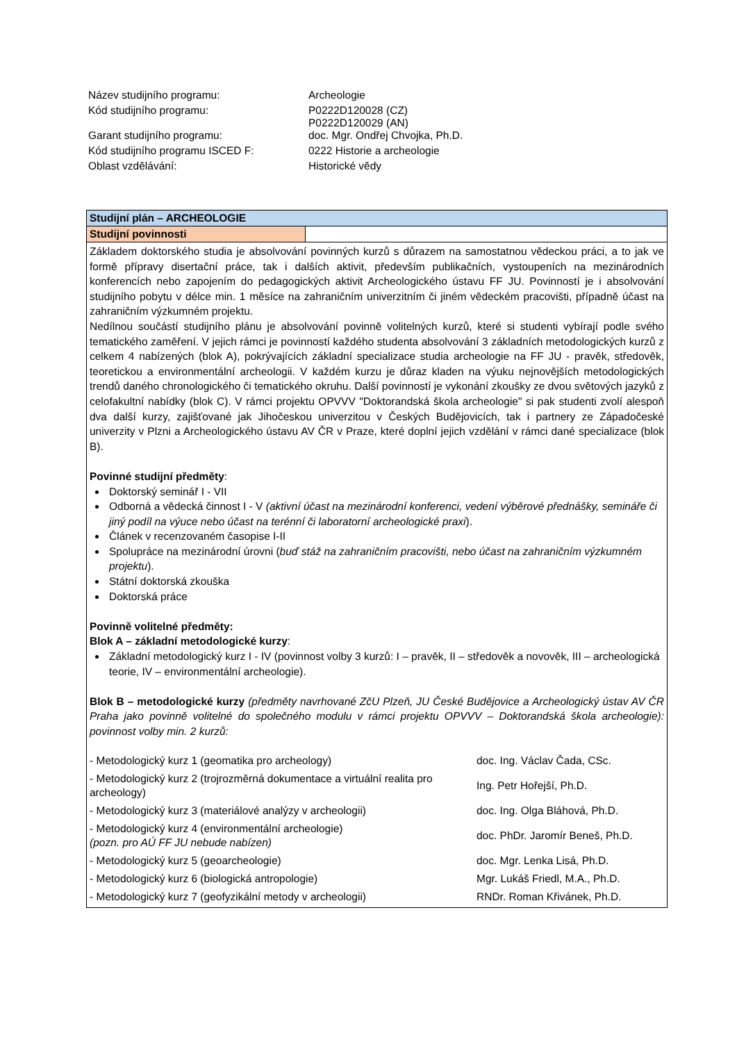| Název studijního programu: | Archeologie |
| Kód studijního programu: | P0222D120028 (CZ) P0222D120029 (AN) |
| Garant studijního programu: | doc. Mgr. Ondřej Chvojka, Ph.D. |
| Kód studijního programu ISCED F: | 0222 Historie a archeologie |
| Oblast vzdělávání: | Historické vědy |
Studijní plán – ARCHEOLOGIE
Studijní povinnosti
Základem doktorského studia je absolvování povinných kurzů s důrazem na samostatnou vědeckou práci, a to jak ve formě přípravy disertační práce, tak i dalších aktivit, především publikačních, vystoupeních na mezinárodních konferencích nebo zapojením do pedagogických aktivit Archeologického ústavu FF JU. Povinností je i absolvování studijního pobytu v délce min. 1 měsíce na zahraničním univerzitním či jiném vědeckém pracovišti, případně účast na zahraničním výzkumném projektu.
Nedílnou součástí studijního plánu je absolvování povinně volitelných kurzů, které si studenti vybírají podle svého tematického zaměření. V jejich rámci je povinností každého studenta absolvování 3 základních metodologických kurzů z celkem 4 nabízených (blok A), pokrývajících základní specializace studia archeologie na FF JU - pravěk, středověk, teoretickou a environmentální archeologii. V každém kurzu je důraz kladen na výuku nejnovějších metodologických trendů daného chronologického či tematického okruhu. Další povinností je vykonání zkoušky ze dvou světových jazyků z celofakultní nabídky (blok C). V rámci projektu OPVVV "Doktorandská škola archeologie" si pak studenti zvolí alespoň dva další kurzy, zajišťované jak Jihočeskou univerzitou v Českých Budějovicích, tak i partnery ze Západočeské univerzity v Plzni a Archeologického ústavu AV ČR v Praze, které doplní jejich vzdělání v rámci dané specializace (blok B).
Povinné studijní předměty:
Doktorský seminář I - VII
Odborná a vědecká činnost I - V (aktivní účast na mezinárodní konferenci, vedení výběrové přednášky, semináře či jiný podíl na výuce nebo účast na terénní či laboratorní archeologické praxi).
Článek v recenzovaném časopise I-II
Spolupráce na mezinárodní úrovni (buď stáž na zahraničním pracovišti, nebo účast na zahraničním výzkumném projektu).
Státní doktorská zkouška
Doktorská práce
Povinně volitelné předměty:
Blok A – základní metodologické kurzy:
Základní metodologický kurz I - IV (povinnost volby 3 kurzů: I – pravěk, II – středověk a novověk, III – archeologická teorie, IV – environmentální archeologie).
Blok B – metodologické kurzy (předměty navrhované ZčU Plzeň, JU České Budějovice a Archeologický ústav AV ČR Praha jako povinně volitelné do společného modulu v rámci projektu OPVVV – Doktorandská škola archeologie): povinnost volby min. 2 kurzů:
| - Metodologický kurz 1 (geomatika pro archeology) | doc. Ing. Václav Čada, CSc. |
| - Metodologický kurz 2 (trojrozměrná dokumentace a virtuální realita pro archeology) | Ing. Petr Hořejší, Ph.D. |
| - Metodologický kurz 3 (materiálové analýzy v archeologii) | doc. Ing. Olga Bláhová, Ph.D. |
| - Metodologický kurz 4 (environmentální archeologie) (pozn. pro AÚ FF JU nebude nabízen) | doc. PhDr. Jaromír Beneš, Ph.D. |
| - Metodologický kurz 5 (geoarcheologie) | doc. Mgr. Lenka Lisá, Ph.D. |
| - Metodologický kurz 6 (biologická antropologie) | Mgr. Lukáš Friedl, M.A., Ph.D. |
| - Metodologický kurz 7 (geofyzikální metody v archeologii) | RNDr. Roman Křivánek, Ph.D. |